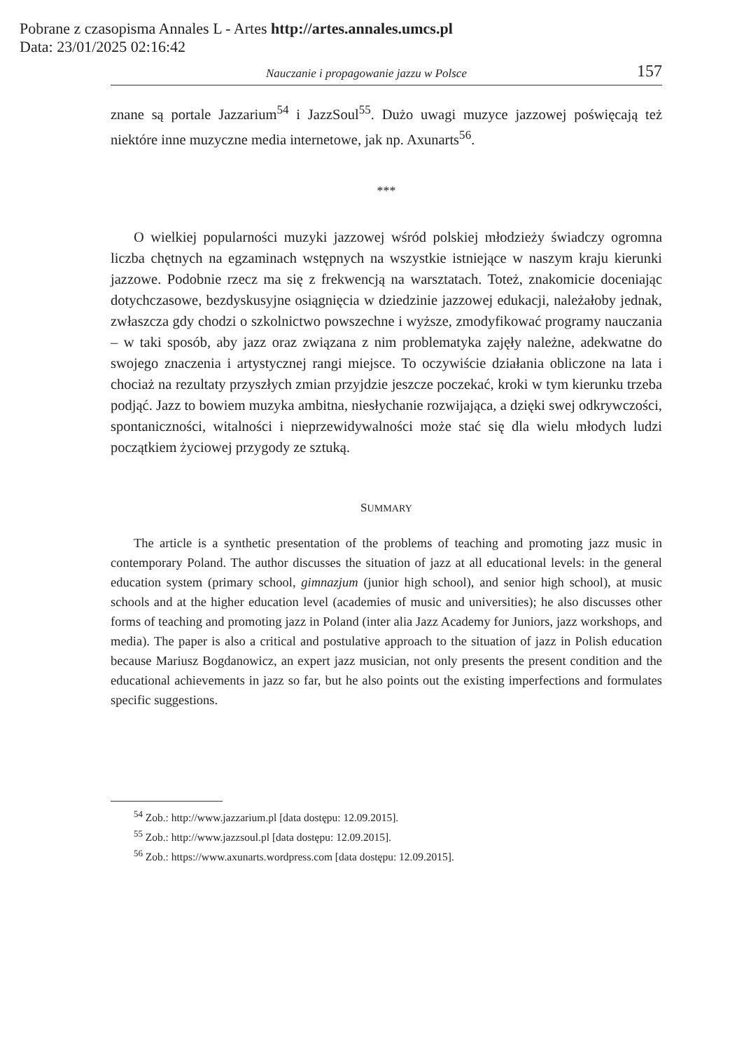Pobrane z czasopisma Annales L - Artes http://artes.annales.umcs.pl
Data: 23/01/2025 02:16:42
Nauczanie i propagowanie jazzu w Polsce 157
znane są portale Jazzarium<sup>54</sup> i JazzSoul<sup>55</sup>. Dużo uwagi muzyce jazzowej poświęcają też niektóre inne muzyczne media internetowe, jak np. Axunarts<sup>56</sup>.
***
O wielkiej popularności muzyki jazzowej wśród polskiej młodzieży świadczy ogromna liczba chętnych na egzaminach wstępnych na wszystkie istniejące w naszym kraju kierunki jazzowe. Podobnie rzecz ma się z frekwencją na warsztatach. Toteż, znakomicie doceniając dotychczasowe, bezdyskusyjne osiągnięcia w dziedzinie jazzowej edukacji, należałoby jednak, zwłaszcza gdy chodzi o szkolnictwo powszechne i wyższe, zmodyfikować programy nauczania – w taki sposób, aby jazz oraz związana z nim problematyka zajęły należne, adekwatne do swojego znaczenia i artystycznej rangi miejsce. To oczywiście działania obliczone na lata i chociaż na rezultaty przyszłych zmian przyjdzie jeszcze poczekać, kroki w tym kierunku trzeba podjąć. Jazz to bowiem muzyka ambitna, niesłychanie rozwijająca, a dzięki swej odkrywczości, spontaniczności, witalności i nieprzewidywalności może stać się dla wielu młodych ludzi początkiem życiowej przygody ze sztuką.
SUMMARY
The article is a synthetic presentation of the problems of teaching and promoting jazz music in contemporary Poland. The author discusses the situation of jazz at all educational levels: in the general education system (primary school, gimnazjum (junior high school), and senior high school), at music schools and at the higher education level (academies of music and universities); he also discusses other forms of teaching and promoting jazz in Poland (inter alia Jazz Academy for Juniors, jazz workshops, and media). The paper is also a critical and postulative approach to the situation of jazz in Polish education because Mariusz Bogdanowicz, an expert jazz musician, not only presents the present condition and the educational achievements in jazz so far, but he also points out the existing imperfections and formulates specific suggestions.
<sup>54</sup> Zob.: http://www.jazzarium.pl [data dostępu: 12.09.2015].
<sup>55</sup> Zob.: http://www.jazzsoul.pl [data dostępu: 12.09.2015].
<sup>56</sup> Zob.: https://www.axunarts.wordpress.com [data dostępu: 12.09.2015].